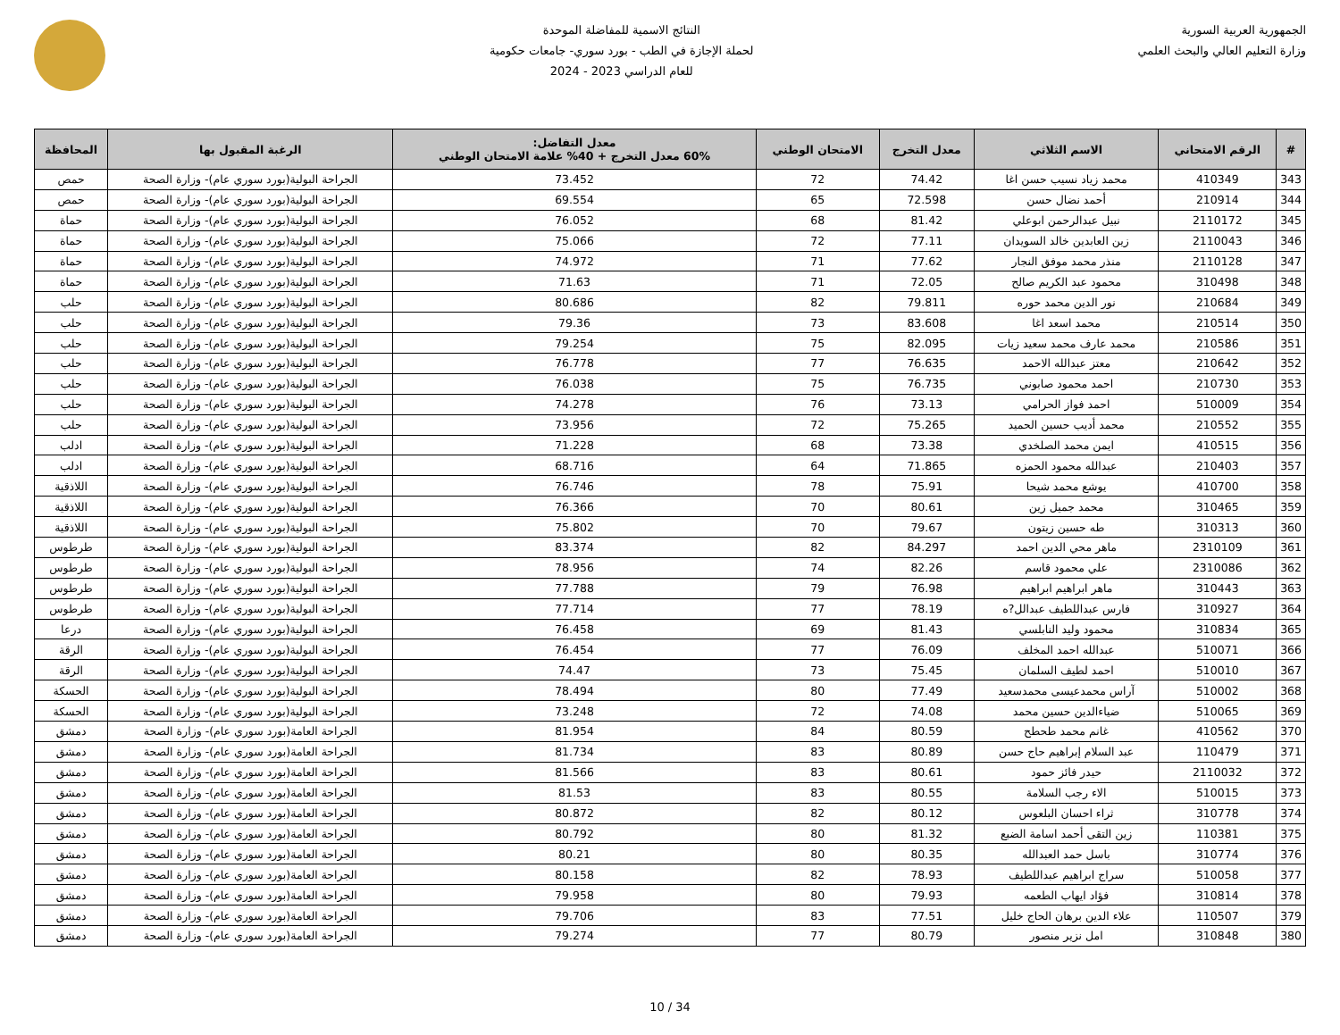الجمهورية العربية السورية
وزارة التعليم العالي والبحث العلمي
النتائج الاسمية للمفاضلة الموحدة
لحملة الإجازة في الطب - بورد سوري- جامعات حكومية
للعام الدراسي 2023 - 2024
| # | الرقم الامتحاني | الاسم الثلاثي | معدل التخرج | الامتحان الوطني | معدل التفاضل: 60% معدل التخرج + 40% علامة الامتحان الوطني | الرغبة المقبول بها | المحافظة |
| --- | --- | --- | --- | --- | --- | --- | --- |
| 343 | 410349 | محمد زياد نسيب حسن اغا | 74.42 | 72 | 73.452 | الجراحة البولية(بورد سوري عام)- وزارة الصحة | حمص |
| 344 | 210914 | أحمد نضال حسن | 72.598 | 65 | 69.554 | الجراحة البولية(بورد سوري عام)- وزارة الصحة | حمص |
| 345 | 2110172 | نبيل عبدالرحمن ابوعلي | 81.42 | 68 | 76.052 | الجراحة البولية(بورد سوري عام)- وزارة الصحة | حماة |
| 346 | 2110043 | زين العابدين خالد السويدان | 77.11 | 72 | 75.066 | الجراحة البولية(بورد سوري عام)- وزارة الصحة | حماة |
| 347 | 2110128 | منذر محمد موفق النجار | 77.62 | 71 | 74.972 | الجراحة البولية(بورد سوري عام)- وزارة الصحة | حماة |
| 348 | 310498 | محمود عبد الكريم صالح | 72.05 | 71 | 71.63 | الجراحة البولية(بورد سوري عام)- وزارة الصحة | حماة |
| 349 | 210684 | نور الدين محمد حوره | 79.811 | 82 | 80.686 | الجراحة البولية(بورد سوري عام)- وزارة الصحة | حلب |
| 350 | 210514 | محمد اسعد اغا | 83.608 | 73 | 79.36 | الجراحة البولية(بورد سوري عام)- وزارة الصحة | حلب |
| 351 | 210586 | محمد عارف محمد سعيد زيات | 82.095 | 75 | 79.254 | الجراحة البولية(بورد سوري عام)- وزارة الصحة | حلب |
| 352 | 210642 | معتز عبدالله الاحمد | 76.635 | 77 | 76.778 | الجراحة البولية(بورد سوري عام)- وزارة الصحة | حلب |
| 353 | 210730 | احمد محمود صابوني | 76.735 | 75 | 76.038 | الجراحة البولية(بورد سوري عام)- وزارة الصحة | حلب |
| 354 | 510009 | احمد فواز الحرامي | 73.13 | 76 | 74.278 | الجراحة البولية(بورد سوري عام)- وزارة الصحة | حلب |
| 355 | 210552 | محمد أديب حسين الحميد | 75.265 | 72 | 73.956 | الجراحة البولية(بورد سوري عام)- وزارة الصحة | حلب |
| 356 | 410515 | ايمن محمد الصلخدي | 73.38 | 68 | 71.228 | الجراحة البولية(بورد سوري عام)- وزارة الصحة | ادلب |
| 357 | 210403 | عبدالله محمود الحمزه | 71.865 | 64 | 68.716 | الجراحة البولية(بورد سوري عام)- وزارة الصحة | ادلب |
| 358 | 410700 | يوشع محمد شيحا | 75.91 | 78 | 76.746 | الجراحة البولية(بورد سوري عام)- وزارة الصحة | اللاذقية |
| 359 | 310465 | محمد جميل زين | 80.61 | 70 | 76.366 | الجراحة البولية(بورد سوري عام)- وزارة الصحة | اللاذقية |
| 360 | 310313 | طه حسين زيتون | 79.67 | 70 | 75.802 | الجراحة البولية(بورد سوري عام)- وزارة الصحة | اللاذقية |
| 361 | 2310109 | ماهر محي الدين احمد | 84.297 | 82 | 83.374 | الجراحة البولية(بورد سوري عام)- وزارة الصحة | طرطوس |
| 362 | 2310086 | علي محمود قاسم | 82.26 | 74 | 78.956 | الجراحة البولية(بورد سوري عام)- وزارة الصحة | طرطوس |
| 363 | 310443 | ماهر ابراهيم ابراهيم | 76.98 | 79 | 77.788 | الجراحة البولية(بورد سوري عام)- وزارة الصحة | طرطوس |
| 364 | 310927 | فارس عبداللطيف عبدالل?ه | 78.19 | 77 | 77.714 | الجراحة البولية(بورد سوري عام)- وزارة الصحة | طرطوس |
| 365 | 310834 | محمود وليد النابلسي | 81.43 | 69 | 76.458 | الجراحة البولية(بورد سوري عام)- وزارة الصحة | درعا |
| 366 | 510071 | عبدالله احمد المخلف | 76.09 | 77 | 76.454 | الجراحة البولية(بورد سوري عام)- وزارة الصحة | الرقة |
| 367 | 510010 | احمد لطيف السلمان | 75.45 | 73 | 74.47 | الجراحة البولية(بورد سوري عام)- وزارة الصحة | الرقة |
| 368 | 510002 | آراس محمدعيسى محمدسعيد | 77.49 | 80 | 78.494 | الجراحة البولية(بورد سوري عام)- وزارة الصحة | الحسكة |
| 369 | 510065 | ضياءالدين حسين محمد | 74.08 | 72 | 73.248 | الجراحة البولية(بورد سوري عام)- وزارة الصحة | الحسكة |
| 370 | 410562 | غانم محمد طحطح | 80.59 | 84 | 81.954 | الجراحة العامة(بورد سوري عام)- وزارة الصحة | دمشق |
| 371 | 110479 | عبد السلام إبراهيم حاج حسن | 80.89 | 83 | 81.734 | الجراحة العامة(بورد سوري عام)- وزارة الصحة | دمشق |
| 372 | 2110032 | حيدر فائز حمود | 80.61 | 83 | 81.566 | الجراحة العامة(بورد سوري عام)- وزارة الصحة | دمشق |
| 373 | 510015 | الاء رجب السلامة | 80.55 | 83 | 81.53 | الجراحة العامة(بورد سوري عام)- وزارة الصحة | دمشق |
| 374 | 310778 | ثراء احسان البلعوس | 80.12 | 82 | 80.872 | الجراحة العامة(بورد سوري عام)- وزارة الصحة | دمشق |
| 375 | 110381 | زين التقى أحمد اسامة الضبع | 81.32 | 80 | 80.792 | الجراحة العامة(بورد سوري عام)- وزارة الصحة | دمشق |
| 376 | 310774 | باسل حمد العبدالله | 80.35 | 80 | 80.21 | الجراحة العامة(بورد سوري عام)- وزارة الصحة | دمشق |
| 377 | 510058 | سراج ابراهيم عبداللطيف | 78.93 | 82 | 80.158 | الجراحة العامة(بورد سوري عام)- وزارة الصحة | دمشق |
| 378 | 310814 | فؤاد ايهاب الطعمه | 79.93 | 80 | 79.958 | الجراحة العامة(بورد سوري عام)- وزارة الصحة | دمشق |
| 379 | 110507 | علاء الدين برهان الحاج خليل | 77.51 | 83 | 79.706 | الجراحة العامة(بورد سوري عام)- وزارة الصحة | دمشق |
| 380 | 310848 | امل نزير منصور | 80.79 | 77 | 79.274 | الجراحة العامة(بورد سوري عام)- وزارة الصحة | دمشق |
10 / 34